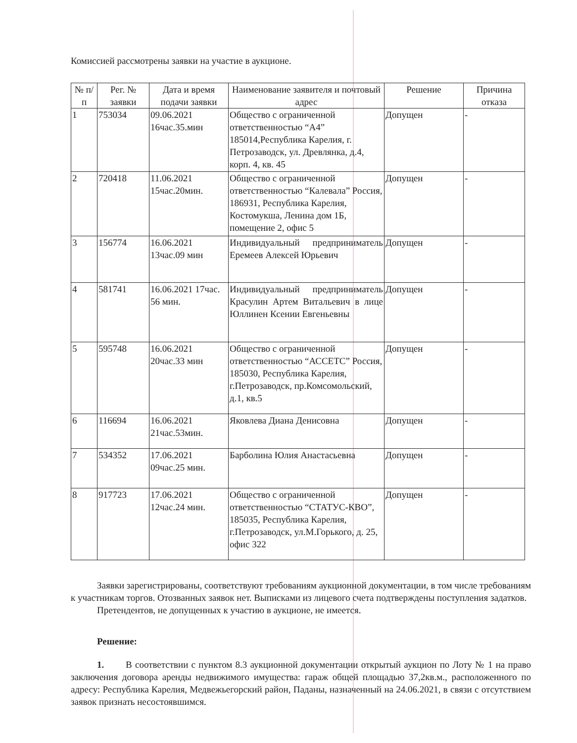Комиссией рассмотрены заявки на участие в аукционе.
| № п/п | Рег. № заявки | Дата и время подачи заявки | Наименование заявителя и почтовый адрес | Решение | Причина отказа |
| --- | --- | --- | --- | --- | --- |
| 1 | 753034 | 09.06.2021 16час.35.мин | Общество с ограниченной ответственностью “А4” 185014,Республика Карелия, г. Петрозаводск, ул. Древлянка, д.4, корп. 4, кв. 45 | Допущен | - |
| 2 | 720418 | 11.06.2021 15час.20мин. | Общество с ограниченной ответственностью “Калевала” Россия, 186931, Республика Карелия, Костомукша, Ленина дом 1Б, помещение 2, офис 5 | Допущен | - |
| 3 | 156774 | 16.06.2021 13час.09 мин | Индивидуальный предприниматель Еремеев Алексей Юрьевич | Допущен | - |
| 4 | 581741 | 16.06.2021 17час. 56 мин. | Индивидуальный предприниматель Красулин Артем Витальевич в лице Юллинен Ксении Евгеньевны | Допущен | - |
| 5 | 595748 | 16.06.2021 20час.33 мин | Общество с ограниченной ответственностью “АССЕТС” Россия, 185030, Республика Карелия, г.Петрозаводск, пр.Комсомольский, д.1, кв.5 | Допущен | - |
| 6 | 116694 | 16.06.2021 21час.53мин. | Яковлева Диана Денисовна | Допущен | - |
| 7 | 534352 | 17.06.2021 09час.25 мин. | Барболина Юлия Анастасьевна | Допущен | - |
| 8 | 917723 | 17.06.2021 12час.24 мин. | Общество с ограниченной ответственностью “СТАТУС-КВО”, 185035, Республика Карелия, г.Петрозаводск, ул.М.Горького, д. 25, офис 322 | Допущен | - |
Заявки зарегистрированы, соответствуют требованиям аукционной документации, в том числе требованиям к участникам торгов. Отозванных заявок нет. Выписками из лицевого счета подтверждены поступления задатков.
Претендентов, не допущенных к участию в аукционе, не имеется.
Решение:
1. В соответствии с пунктом 8.3 аукционной документации открытый аукцион по Лоту № 1 на право заключения договора аренды недвижимого имущества: гараж общей площадью 37,2кв.м., расположенного по адресу: Республика Карелия, Медвежьегорский район, Паданы, назначенный на 24.06.2021, в связи с отсутствием заявок признать несостоявшимся.